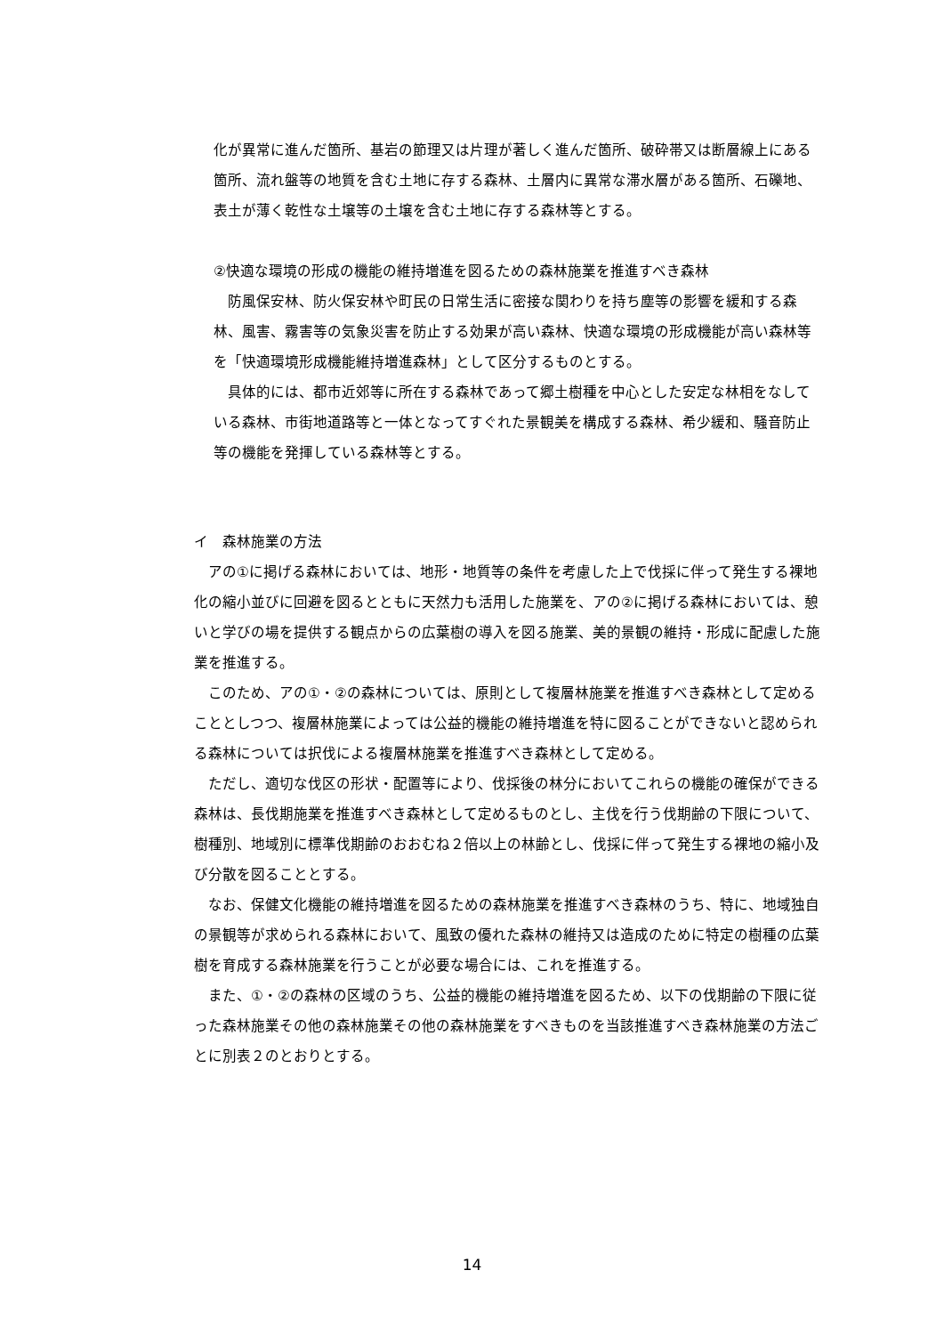化が異常に進んだ箇所、基岩の節理又は片理が著しく進んだ箇所、破砕帯又は断層線上にある箇所、流れ盤等の地質を含む土地に存する森林、土層内に異常な滞水層がある箇所、石礫地、表土が薄く乾性な土壌等の土壌を含む土地に存する森林等とする。
②快適な環境の形成の機能の維持増進を図るための森林施業を推進すべき森林
　防風保安林、防火保安林や町民の日常生活に密接な関わりを持ち塵等の影響を緩和する森林、風害、霧害等の気象災害を防止する効果が高い森林、快適な環境の形成機能が高い森林等を「快適環境形成機能維持増進森林」として区分するものとする。
　具体的には、都市近郊等に所在する森林であって郷土樹種を中心とした安定な林相をなしている森林、市街地道路等と一体となってすぐれた景観美を構成する森林、希少緩和、騒音防止等の機能を発揮している森林等とする。
イ　森林施業の方法
　アの①に掲げる森林においては、地形・地質等の条件を考慮した上で伐採に伴って発生する裸地化の縮小並びに回避を図るとともに天然力も活用した施業を、アの②に掲げる森林においては、憩いと学びの場を提供する観点からの広葉樹の導入を図る施業、美的景観の維持・形成に配慮した施業を推進する。
　このため、アの①・②の森林については、原則として複層林施業を推進すべき森林として定めることとしつつ、複層林施業によっては公益的機能の維持増進を特に図ることができないと認められる森林については択伐による複層林施業を推進すべき森林として定める。
　ただし、適切な伐区の形状・配置等により、伐採後の林分においてこれらの機能の確保ができる森林は、長伐期施業を推進すべき森林として定めるものとし、主伐を行う伐期齢の下限について、樹種別、地域別に標準伐期齢のおおむね２倍以上の林齢とし、伐採に伴って発生する裸地の縮小及び分散を図ることとする。
　なお、保健文化機能の維持増進を図るための森林施業を推進すべき森林のうち、特に、地域独自の景観等が求められる森林において、風致の優れた森林の維持又は造成のために特定の樹種の広葉樹を育成する森林施業を行うことが必要な場合には、これを推進する。
　また、①・②の森林の区域のうち、公益的機能の維持増進を図るため、以下の伐期齢の下限に従った森林施業その他の森林施業その他の森林施業をすべきものを当該推進すべき森林施業の方法ごとに別表２のとおりとする。
14